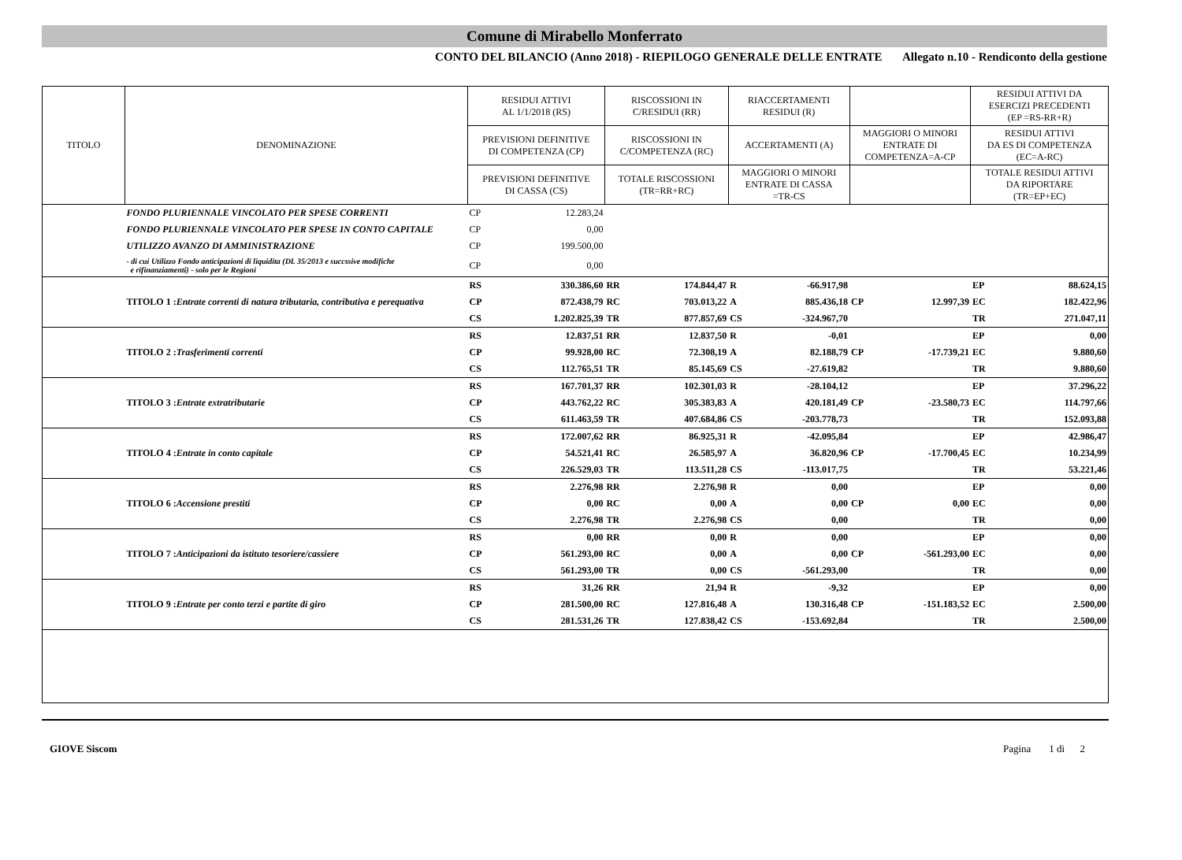Comune di Mirabello Monferrato
CONTO DEL BILANCIO (Anno 2018) - RIEPILOGO GENERALE DELLE ENTRATE Allegato n.10 - Rendiconto della gestione
| TITOLO | DENOMINAZIONE | RESIDUI ATTIVI AL 1/1/2018 (RS) | | RISCOSSIONI IN C/RESIDUI (RR) | | RIACCERTAMENTI RESIDUI (R) | | | | RESIDUI ATTIVI DA ESERCIZI PRECEDENTI (EP =RS-RR+R) | |
| --- | --- | --- | --- | --- | --- | --- | --- | --- | --- | --- | --- |
| | | PREVISIONI DEFINITIVE DI COMPETENZA (CP) | | RISCOSSIONI IN C/COMPETENZA (RC) | | ACCERTAMENTI (A) | | MAGGIORI O MINORI ENTRATE DI COMPETENZA=A-CP | | RESIDUI ATTIVI DA ES DI COMPETENZA (EC=A-RC) | |
| | | PREVISIONI DEFINITIVE DI CASSA (CS) | | TOTALE RISCOSSIONI (TR=RR+RC) | | MAGGIORI O MINORI ENTRATE DI CASSA =TR-CS | | | | TOTALE RESIDUI ATTIVI DA RIPORTARE (TR=EP+EC) | |
| | FONDO PLURIENNALE VINCOLATO PER SPESE CORRENTI | CP | 12.283,24 | | | | | | | | |
| | FONDO PLURIENNALE VINCOLATO PER SPESE IN CONTO CAPITALE | CP | 0,00 | | | | | | | | |
| | UTILIZZO AVANZO DI AMMINISTRAZIONE | CP | 199.500,00 | | | | | | | | |
| | - di cui Utilizzo Fondo anticipazioni di liquidita (DL 35/2013 e succssive modifiche e rifinanziamenti) - solo per le Regioni | CP | 0,00 | | | | | | | | |
| | | RS | 330.386,60 | RR | 174.844,47 | R | -66.917,98 | | | EP | 88.624,15 |
| | TITOLO 1 : Entrate correnti di natura tributaria, contributiva e perequativa | CP | 872.438,79 | RC | 703.013,22 | A | 885.436,18 | CP | 12.997,39 | EC | 182.422,96 |
| | | CS | 1.202.825,39 | TR | 877.857,69 | CS | -324.967,70 | | | TR | 271.047,11 |
| | | RS | 12.837,51 | RR | 12.837,50 | R | -0,01 | | | EP | 0,00 |
| | TITOLO 2 : Trasferimenti correnti | CP | 99.928,00 | RC | 72.308,19 | A | 82.188,79 | CP | -17.739,21 | EC | 9.880,60 |
| | | CS | 112.765,51 | TR | 85.145,69 | CS | -27.619,82 | | | TR | 9.880,60 |
| | | RS | 167.701,37 | RR | 102.301,03 | R | -28.104,12 | | | EP | 37.296,22 |
| | TITOLO 3 : Entrate extratributarie | CP | 443.762,22 | RC | 305.383,83 | A | 420.181,49 | CP | -23.580,73 | EC | 114.797,66 |
| | | CS | 611.463,59 | TR | 407.684,86 | CS | -203.778,73 | | | TR | 152.093,88 |
| | | RS | 172.007,62 | RR | 86.925,31 | R | -42.095,84 | | | EP | 42.986,47 |
| | TITOLO 4 : Entrate in conto capitale | CP | 54.521,41 | RC | 26.585,97 | A | 36.820,96 | CP | -17.700,45 | EC | 10.234,99 |
| | | CS | 226.529,03 | TR | 113.511,28 | CS | -113.017,75 | | | TR | 53.221,46 |
| | | RS | 2.276,98 | RR | 2.276,98 | R | 0,00 | | | EP | 0,00 |
| | TITOLO 6 : Accensione prestiti | CP | 0,00 | RC | 0,00 | A | 0,00 | CP | 0,00 | EC | 0,00 |
| | | CS | 2.276,98 | TR | 2.276,98 | CS | 0,00 | | | TR | 0,00 |
| | | RS | 0,00 | RR | 0,00 | R | 0,00 | | | EP | 0,00 |
| | TITOLO 7 : Anticipazioni da istituto tesoriere/cassiere | CP | 561.293,00 | RC | 0,00 | A | 0,00 | CP | -561.293,00 | EC | 0,00 |
| | | CS | 561.293,00 | TR | 0,00 | CS | -561.293,00 | | | TR | 0,00 |
| | | RS | 31,26 | RR | 21,94 | R | -9,32 | | | EP | 0,00 |
| | TITOLO 9 : Entrate per conto terzi e partite di giro | CP | 281.500,00 | RC | 127.816,48 | A | 130.316,48 | CP | -151.183,52 | EC | 2.500,00 |
| | | CS | 281.531,26 | TR | 127.838,42 | CS | -153.692,84 | | | TR | 2.500,00 |
GIOVE Siscom Pagina 1 di 2